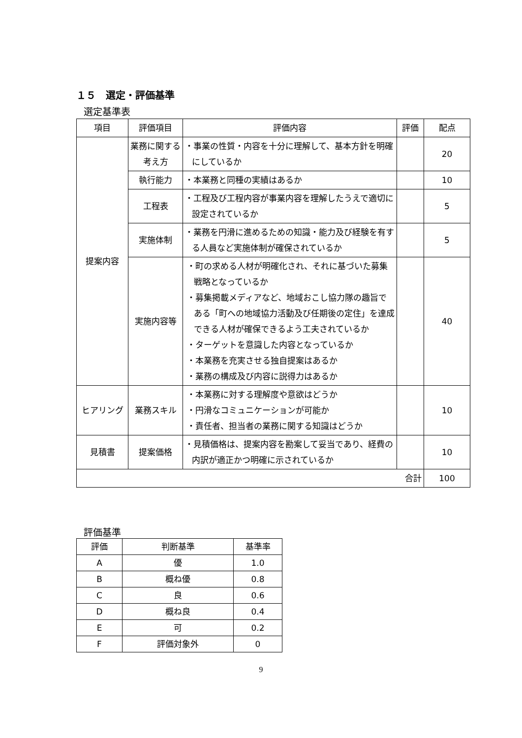１５　選定・評価基準
選定基準表
| 項目 | 評価項目 | 評価内容 | 評価 | 配点 |
| --- | --- | --- | --- | --- |
| 提案内容 | 業務に関する考え方 | ・事業の性質・内容を十分に理解して、基本方針を明確にしているか | | 20 |
| | 執行能力 | ・本業務と同種の実績はあるか | | 10 |
| | 工程表 | ・工程及び工程内容が事業内容を理解したうえで適切に設定されているか | | 5 |
| | 実施体制 | ・業務を円滑に進めるための知識・能力及び経験を有する人員など実施体制が確保されているか | | 5 |
| | 実施内容等 | ・町の求める人材が明確化され、それに基づいた募集戦略となっているか ・募集掲載メディアなど、地域おこし協力隊の趣旨である「町への地域協力活動及び任期後の定住」を達成できる人材が確保できるよう工夫されているか ・ターゲットを意識した内容となっているか ・本業務を充実させる独自提案はあるか ・業務の構成及び内容に説得力はあるか | | 40 |
| ヒアリング | 業務スキル | ・本業務に対する理解度や意欲はどうか ・円滑なコミュニケーションが可能か ・責任者、担当者の業務に関する知識はどうか | | 10 |
| 見積書 | 提案価格 | ・見積価格は、提案内容を勘案して妥当であり、経費の内訳が適正かつ明確に示されているか | | 10 |
| 合計 | | | | 100 |
評価基準
| 評価 | 判断基準 | 基準率 |
| --- | --- | --- |
| A | 優 | 1.0 |
| B | 概ね優 | 0.8 |
| C | 良 | 0.6 |
| D | 概ね良 | 0.4 |
| E | 可 | 0.2 |
| F | 評価対象外 | 0 |
9